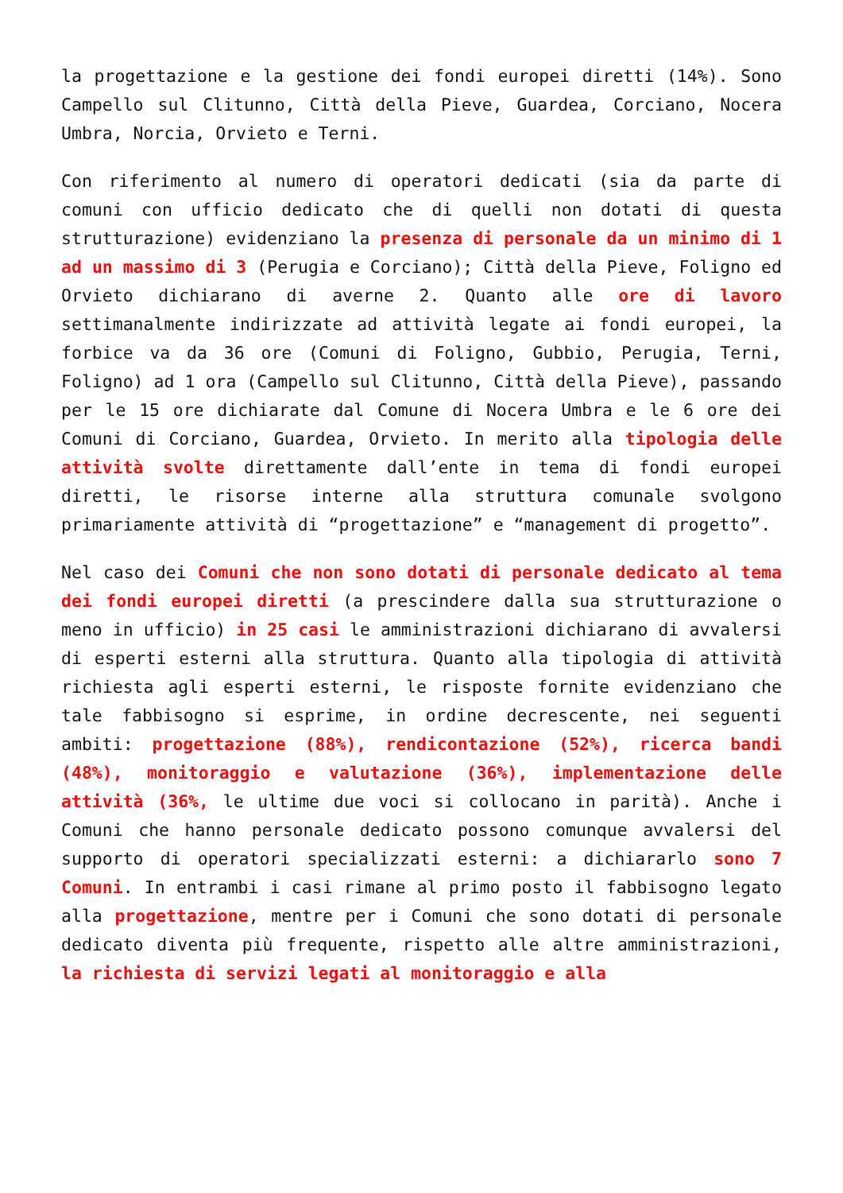la progettazione e la gestione dei fondi europei diretti (14%). Sono Campello sul Clitunno, Città della Pieve, Guardea, Corciano, Nocera Umbra, Norcia, Orvieto e Terni.
Con riferimento al numero di operatori dedicati (sia da parte di comuni con ufficio dedicato che di quelli non dotati di questa strutturazione) evidenziano la presenza di personale da un minimo di 1 ad un massimo di 3 (Perugia e Corciano); Città della Pieve, Foligno ed Orvieto dichiarano di averne 2. Quanto alle ore di lavoro settimanalmente indirizzate ad attività legate ai fondi europei, la forbice va da 36 ore (Comuni di Foligno, Gubbio, Perugia, Terni, Foligno) ad 1 ora (Campello sul Clitunno, Città della Pieve), passando per le 15 ore dichiarate dal Comune di Nocera Umbra e le 6 ore dei Comuni di Corciano, Guardea, Orvieto. In merito alla tipologia delle attività svolte direttamente dall’ente in tema di fondi europei diretti, le risorse interne alla struttura comunale svolgono primariamente attività di “progettazione” e “management di progetto”.
Nel caso dei Comuni che non sono dotati di personale dedicato al tema dei fondi europei diretti (a prescindere dalla sua strutturazione o meno in ufficio) in 25 casi le amministrazioni dichiarano di avvalersi di esperti esterni alla struttura. Quanto alla tipologia di attività richiesta agli esperti esterni, le risposte fornite evidenziano che tale fabbisogno si esprime, in ordine decrescente, nei seguenti ambiti: progettazione (88%), rendicontazione (52%), ricerca bandi (48%), monitoraggio e valutazione (36%), implementazione delle attività (36%, le ultime due voci si collocano in parità). Anche i Comuni che hanno personale dedicato possono comunque avvalersi del supporto di operatori specializzati esterni: a dichiararlo sono 7 Comuni. In entrambi i casi rimane al primo posto il fabbisogno legato alla progettazione, mentre per i Comuni che sono dotati di personale dedicato diventa più frequente, rispetto alle altre amministrazioni, la richiesta di servizi legati al monitoraggio e alla